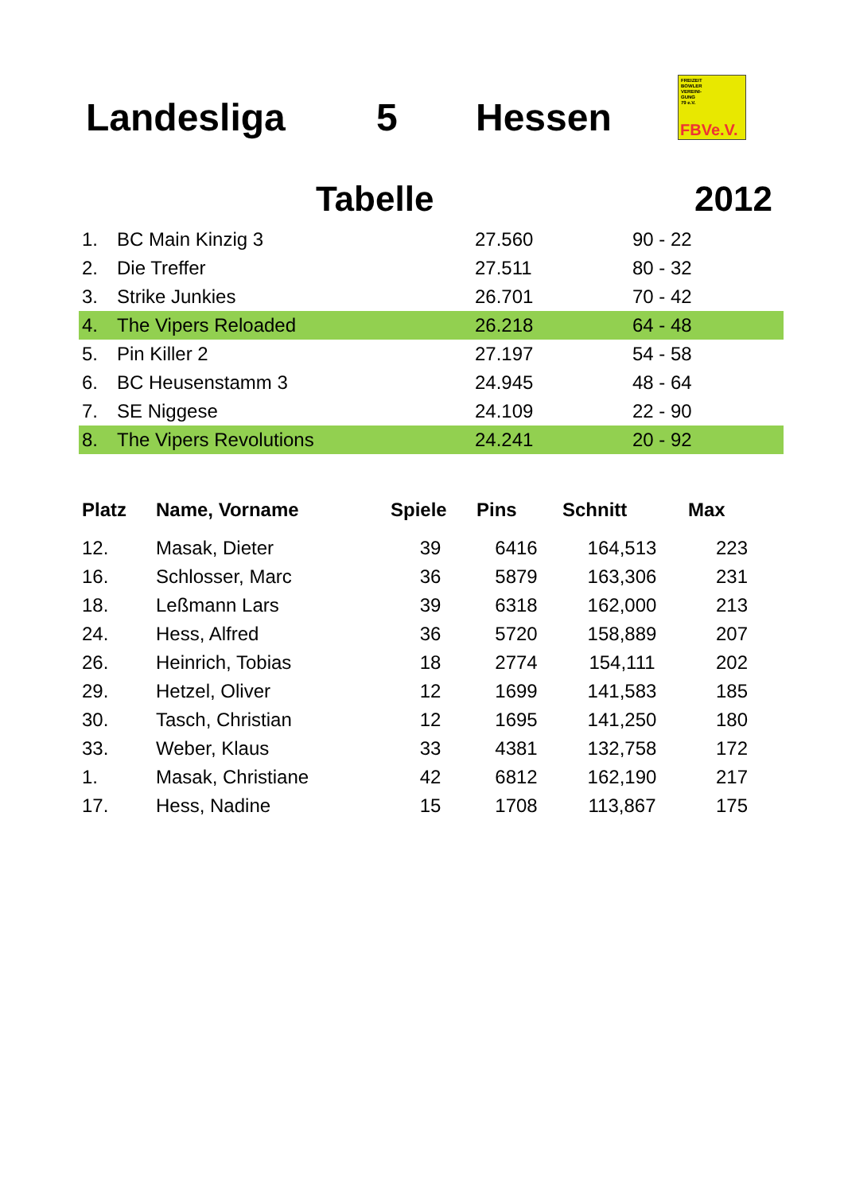Landesliga 5 Hessen
FREIZEIT
BOWLER
VEREINI-
GUNG
79 e.V.
FBVe.V.
Tabelle 2012
| 1. | BC Main Kinzig 3 | 27.560 | 90 - 22 |
| 2. | Die Treffer | 27.511 | 80 - 32 |
| 3. | Strike Junkies | 26.701 | 70 - 42 |
| 4. | The Vipers Reloaded | 26.218 | 64 - 48 |
| 5. | Pin Killer 2 | 27.197 | 54 - 58 |
| 6. | BC Heusenstamm 3 | 24.945 | 48 - 64 |
| 7. | SE Niggese | 24.109 | 22 - 90 |
| 8. | The Vipers Revolutions | 24.241 | 20 - 92 |
| Platz | Name, Vorname | Spiele | Pins | Schnitt | Max |
| --- | --- | --- | --- | --- | --- |
| 12. | Masak, Dieter | 39 | 6416 | 164,513 | 223 |
| 16. | Schlosser, Marc | 36 | 5879 | 163,306 | 231 |
| 18. | Leßmann Lars | 39 | 6318 | 162,000 | 213 |
| 24. | Hess, Alfred | 36 | 5720 | 158,889 | 207 |
| 26. | Heinrich, Tobias | 18 | 2774 | 154,111 | 202 |
| 29. | Hetzel, Oliver | 12 | 1699 | 141,583 | 185 |
| 30. | Tasch, Christian | 12 | 1695 | 141,250 | 180 |
| 33. | Weber, Klaus | 33 | 4381 | 132,758 | 172 |
| 1. | Masak, Christiane | 42 | 6812 | 162,190 | 217 |
| 17. | Hess, Nadine | 15 | 1708 | 113,867 | 175 |